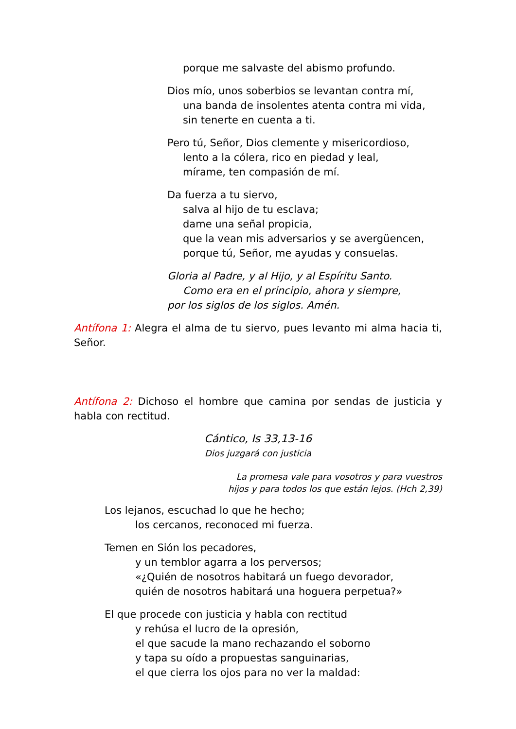porque me salvaste del abismo profundo.
Dios mío, unos soberbios se levantan contra mí,
una banda de insolentes atenta contra mi vida,
sin tenerte en cuenta a ti.
Pero tú, Señor, Dios clemente y misericordioso,
lento a la cólera, rico en piedad y leal,
mírame, ten compasión de mí.
Da fuerza a tu siervo,
salva al hijo de tu esclava;
dame una señal propicia,
que la vean mis adversarios y se avergüencen,
porque tú, Señor, me ayudas y consuelas.
Gloria al Padre, y al Hijo, y al Espíritu Santo.
Como era en el principio, ahora y siempre,
por los siglos de los siglos. Amén.
Antífona 1: Alegra el alma de tu siervo, pues levanto mi alma hacia ti, Señor.
Antífona 2: Dichoso el hombre que camina por sendas de justicia y habla con rectitud.
Cántico, Is 33,13-16
Dios juzgará con justicia
La promesa vale para vosotros y para vuestros
hijos y para todos los que están lejos. (Hch 2,39)
Los lejanos, escuchad lo que he hecho;
los cercanos, reconoced mi fuerza.
Temen en Sión los pecadores,
y un temblor agarra a los perversos;
«¿Quién de nosotros habitará un fuego devorador,
quién de nosotros habitará una hoguera perpetua?»
El que procede con justicia y habla con rectitud
y rehúsa el lucro de la opresión,
el que sacude la mano rechazando el soborno
y tapa su oído a propuestas sanguinarias,
el que cierra los ojos para no ver la maldad: